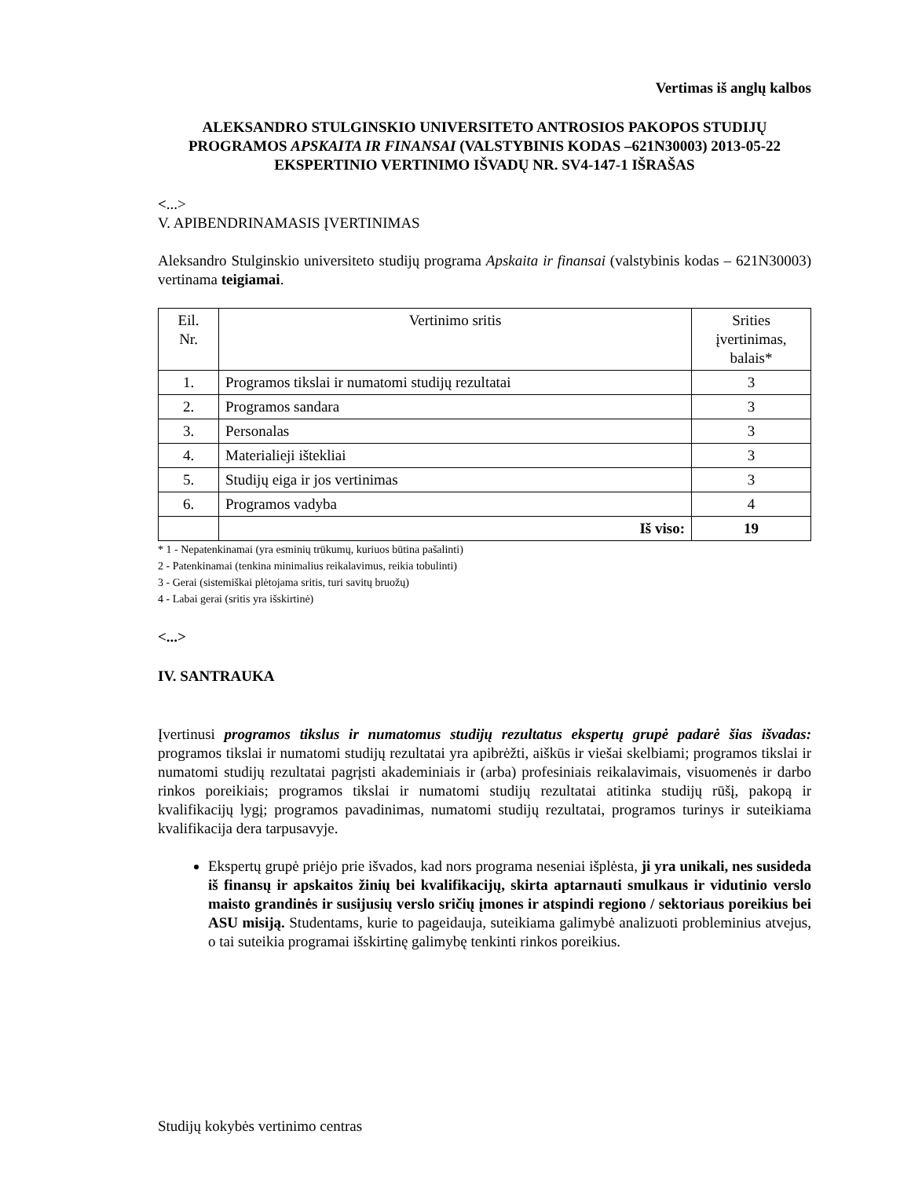Vertimas iš anglų kalbos
ALEKSANDRO STULGINSKIO UNIVERSITETO ANTROSIOS PAKOPOS STUDIJŲ PROGRAMOS APSKAITA IR FINANSAI (VALSTYBINIS KODAS –621N30003) 2013-05-22 EKSPERTINIO VERTINIMO IŠVADŲ NR. SV4-147-1 IŠRAŠAS
<...>
V. APIBENDRINAMASIS ĮVERTINIMAS
Aleksandro Stulginskio universiteto studijų programa Apskaita ir finansai (valstybinis kodas – 621N30003) vertinama teigiamai.
| Eil. Nr. | Vertinimo sritis | Srities įvertinimas, balais* |
| --- | --- | --- |
| 1. | Programos tikslai ir numatomi studijų rezultatai | 3 |
| 2. | Programos sandara | 3 |
| 3. | Personalas | 3 |
| 4. | Materialieji ištekliai | 3 |
| 5. | Studijų eiga ir jos vertinimas | 3 |
| 6. | Programos vadyba | 4 |
| | Iš viso: | 19 |
* 1 - Nepatenkinamai (yra esminių trūkumų, kuriuos būtina pašalinti)
2 - Patenkinamai (tenkina minimalius reikalavimus, reikia tobulinti)
3 - Gerai (sistemiškai plėtojama sritis, turi savitų bruožų)
4 - Labai gerai (sritis yra išskirtinė)
<...>
IV. SANTRAUKA
Įvertinusi programos tikslus ir numatomus studijų rezultatus ekspertų grupė padarė šias išvadas: programos tikslai ir numatomi studijų rezultatai yra apibrėžti, aiškūs ir viešai skelbiami; programos tikslai ir numatomi studijų rezultatai pagrįsti akademiniais ir (arba) profesiniais reikalavimais, visuomenės ir darbo rinkos poreikiais; programos tikslai ir numatomi studijų rezultatai atitinka studijų rūšį, pakopą ir kvalifikacijų lygį; programos pavadinimas, numatomi studijų rezultatai, programos turinys ir suteikiama kvalifikacija dera tarpusavyje.
Ekspertų grupė priėjo prie išvados, kad nors programa neseniai išplėsta, ji yra unikali, nes susideda iš finansų ir apskaitos žinių bei kvalifikacijų, skirta aptarnauti smulkaus ir vidutinio verslo maisto grandinės ir susijusių verslo sričių įmones ir atspindi regiono / sektoriaus poreikius bei ASU misiją. Studentams, kurie to pageidauja, suteikiama galimybė analizuoti probleminius atvejus, o tai suteikia programai išskirtinę galimybę tenkinti rinkos poreikius.
Studijų kokybės vertinimo centras